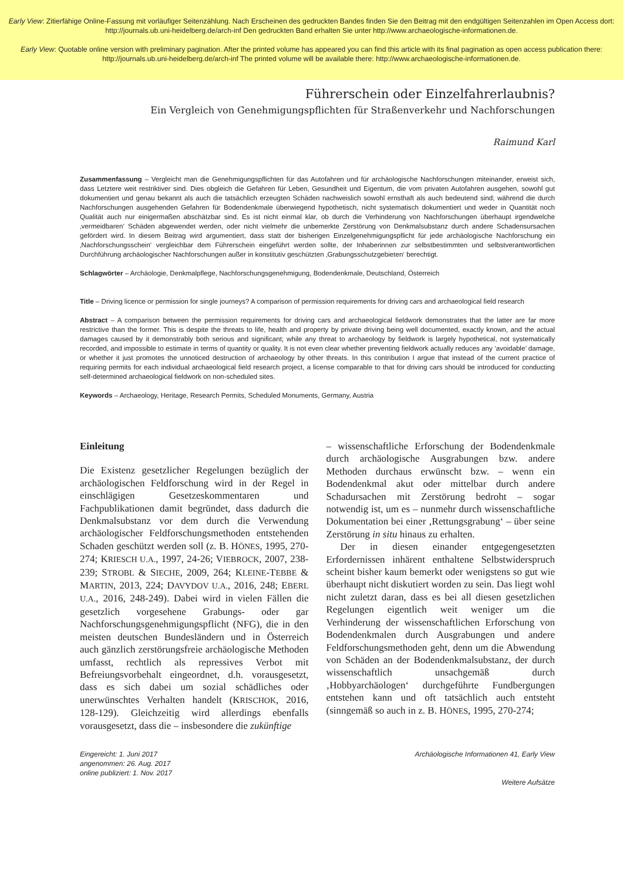Early View: Zitierfähige Online-Fassung mit vorläufiger Seitenzählung. Nach Erscheinen des gedruckten Bandes finden Sie den Beitrag mit den endgültigen Seitenzahlen im Open Access dort: http://journals.ub.uni-heidelberg.de/arch-inf Den gedruckten Band erhalten Sie unter http://www.archaeologische-informationen.de.
Early View: Quotable online version with preliminary pagination. After the printed volume has appeared you can find this article with its final pagination as open access publication there: http://journals.ub.uni-heidelberg.de/arch-inf The printed volume will be available there: http://www.archaeologische-informationen.de.
Führerschein oder Einzelfahrerlaubnis?
Ein Vergleich von Genehmigungspflichten für Straßenverkehr und Nachforschungen
Raimund Karl
Zusammenfassung – Vergleicht man die Genehmigungspflichten für das Autofahren und für archäologische Nachforschungen miteinander, erweist sich, dass Letztere weit restriktiver sind. Dies obgleich die Gefahren für Leben, Gesundheit und Eigentum, die vom privaten Autofahren ausgehen, sowohl gut dokumentiert und genau bekannt als auch die tatsächlich erzeugten Schäden nachweislich sowohl ernsthaft als auch bedeutend sind; während die durch Nachforschungen ausgehenden Gefahren für Bodendenkmale überwiegend hypothetisch, nicht systematisch dokumentiert und weder in Quantität noch Qualität auch nur einigermaßen abschätzbar sind. Es ist nicht einmal klar, ob durch die Verhinderung von Nachforschungen überhaupt irgendwelche ‚vermeidbaren‘ Schäden abgewendet werden, oder nicht vielmehr die unbemerkte Zerstörung von Denkmalsubstanz durch andere Schadensursachen gefördert wird. In diesem Beitrag wird argumentiert, dass statt der bisherigen Einzelgenehmigungspflicht für jede archäologische Nachforschung ein ‚Nachforschungsschein‘ vergleichbar dem Führerschein eingeführt werden sollte, der Inhaberinnen zur selbstbestimmten und selbstverantwortlichen Durchführung archäologischer Nachforschungen außer in konstitutiv geschützten ‚Grabungsschutzgebieten‘ berechtigt.
Schlagwörter – Archäologie, Denkmalpflege, Nachforschungsgenehmigung, Bodendenkmale, Deutschland, Österreich
Title – Driving licence or permission for single journeys? A comparison of permission requirements for driving cars and archaeological field research
Abstract – A comparison between the permission requirements for driving cars and archaeological fieldwork demonstrates that the latter are far more restrictive than the former. This is despite the threats to life, health and property by private driving being well documented, exactly known, and the actual damages caused by it demonstrably both serious and significant; while any threat to archaeology by fieldwork is largely hypothetical, not systematically recorded, and impossible to estimate in terms of quantity or quality. It is not even clear whether preventing fieldwork actually reduces any ‘avoidable’ damage, or whether it just promotes the unnoticed destruction of archaeology by other threats. In this contribution I argue that instead of the current practice of requiring permits for each individual archaeological field research project, a license comparable to that for driving cars should be introduced for conducting self-determined archaeological fieldwork on non-scheduled sites.
Keywords – Archaeology, Heritage, Research Permits, Scheduled Monuments, Germany, Austria
Einleitung
Die Existenz gesetzlicher Regelungen bezüglich der archäologischen Feldforschung wird in der Regel in einschlägigen Gesetzeskommentaren und Fachpublikationen damit begründet, dass dadurch die Denkmalsubstanz vor dem durch die Verwendung archäologischer Feldforschungsmethoden entstehenden Schaden geschützt werden soll (z. B. HÖNES, 1995, 270-274; KRIESCH U.A., 1997, 24-26; VIEBROCK, 2007, 238-239; STROBL & SIECHE, 2009, 264; KLEINE-TEBBE & MARTIN, 2013, 224; DAVYDOV U.A., 2016, 248; EBERL U.A., 2016, 248-249). Dabei wird in vielen Fällen die gesetzlich vorgesehene Grabungs- oder gar Nachforschungsgenehmigungspflicht (NFG), die in den meisten deutschen Bundesländern und in Österreich auch gänzlich zerstörungsfreie archäologische Methoden umfasst, rechtlich als repressives Verbot mit Befreiungsvorbehalt eingeordnet, d.h. vorausgesetzt, dass es sich dabei um sozial schädliches oder unerwünschtes Verhalten handelt (KRISCHOK, 2016, 128-129). Gleichzeitig wird allerdings ebenfalls vorausgesetzt, dass die – insbesondere die zukünftige
– wissenschaftliche Erforschung der Bodendenkmale durch archäologische Ausgrabungen bzw. andere Methoden durchaus erwünscht bzw. – wenn ein Bodendenkmal akut oder mittelbar durch andere Schadursachen mit Zerstörung bedroht – sogar notwendig ist, um es – nunmehr durch wissenschaftliche Dokumentation bei einer ‚Rettungsgrabung‘ – über seine Zerstörung in situ hinaus zu erhalten.
Der in diesen einander entgegengesetzten Erfordernissen inhärent enthaltene Selbstwiderspruch scheint bisher kaum bemerkt oder wenigstens so gut wie überhaupt nicht diskutiert worden zu sein. Das liegt wohl nicht zuletzt daran, dass es bei all diesen gesetzlichen Regelungen eigentlich weit weniger um die Verhinderung der wissenschaftlichen Erforschung von Bodendenkmalen durch Ausgrabungen und andere Feldforschungsmethoden geht, denn um die Abwendung von Schäden an der Bodendenkmalsubstanz, der durch wissenschaftlich unsachgemäß durch ‚Hobbyarchäologen‘ durchgeführte Fundbergungen entstehen kann und oft tatsächlich auch entsteht (sinngemäß so auch in z. B. HÖNES, 1995, 270-274;
Eingereicht: 1. Juni 2017
angenommen: 26. Aug. 2017
online publiziert: 1. Nov. 2017
Archäologische Informationen 41, Early View
Weitere Aufsätze